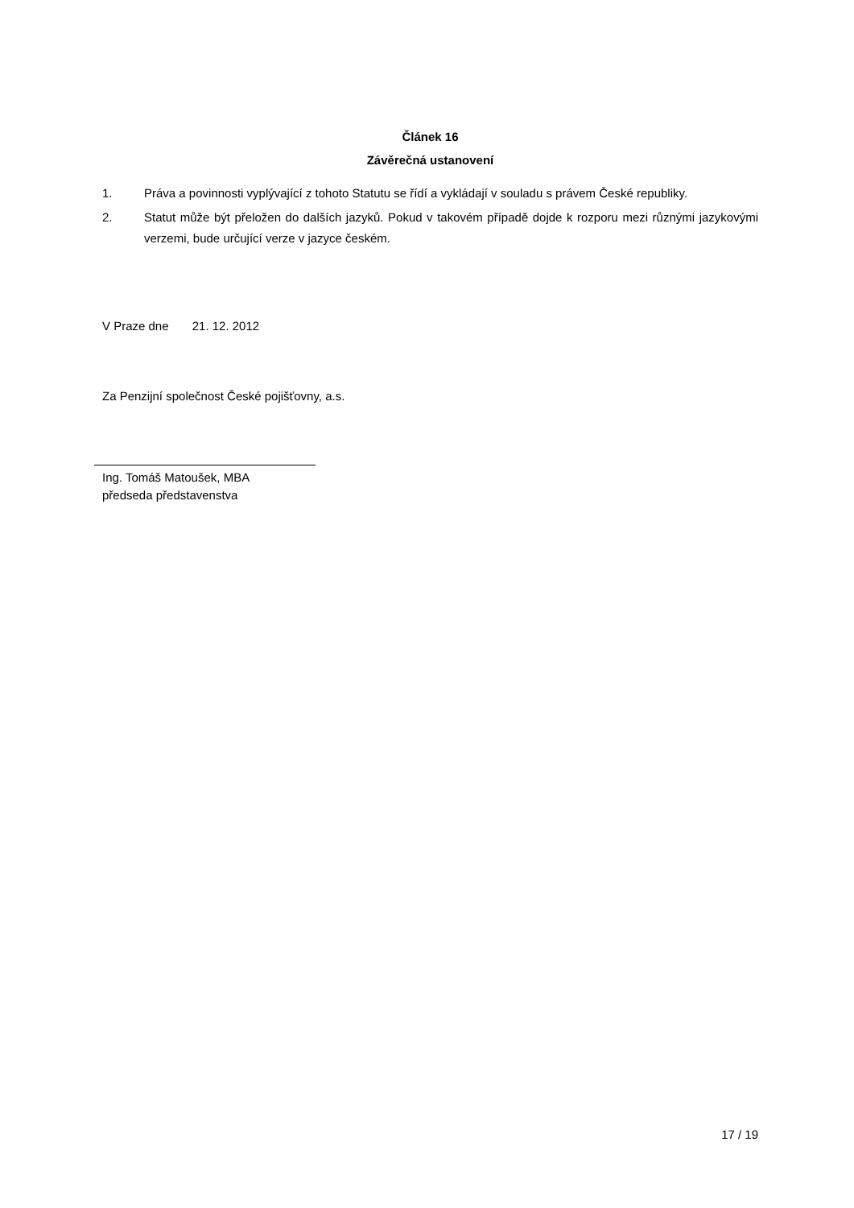Článek 16
Závěrečná ustanovení
1. Práva a povinnosti vyplývající z tohoto Statutu se řídí a vykládají v souladu s právem České republiky.
2. Statut může být přeložen do dalších jazyků. Pokud v takovém případě dojde k rozporu mezi různými jazykovými verzemi, bude určující verze v jazyce českém.
V Praze dne 21. 12. 2012
Za Penzijní společnost České pojišťovny, a.s.
Ing. Tomáš Matoušek, MBA
předseda představenstva
17 / 19